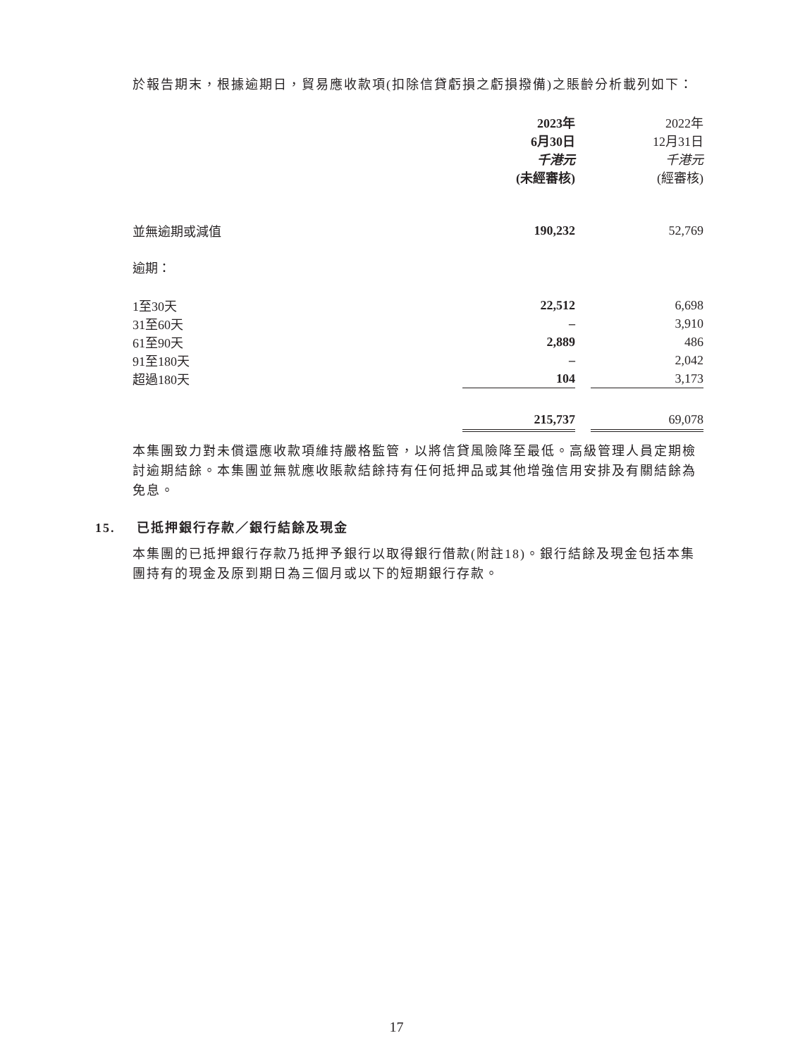於報告期末，根據逾期日，貿易應收款項(扣除信貸虧損之虧損撥備)之賬齡分析載列如下：
| | 2023年 | | 2022年 |
| | 6月30日 | | 12月31日 |
| | 千港元 | | 千港元 |
| | (未經審核) | | (經審核) |
| 並無逾期或減值 | 190,232 | | 52,769 |
| 逾期： | | | |
| 1至30天 | 22,512 | | 6,698 |
| 31至60天 | – | | 3,910 |
| 61至90天 | 2,889 | | 486 |
| 91至180天 | – | | 2,042 |
| 超過180天 | 104 | | 3,173 |
| | 215,737 | | 69,078 |
本集團致力對未償還應收款項維持嚴格監管，以將信貸風險降至最低。高級管理人員定期檢討逾期結餘。本集團並無就應收賬款結餘持有任何抵押品或其他增強信用安排及有關結餘為免息。
15. 已抵押銀行存款／銀行結餘及現金
本集團的已抵押銀行存款乃抵押予銀行以取得銀行借款(附註18)。銀行結餘及現金包括本集團持有的現金及原到期日為三個月或以下的短期銀行存款。
17